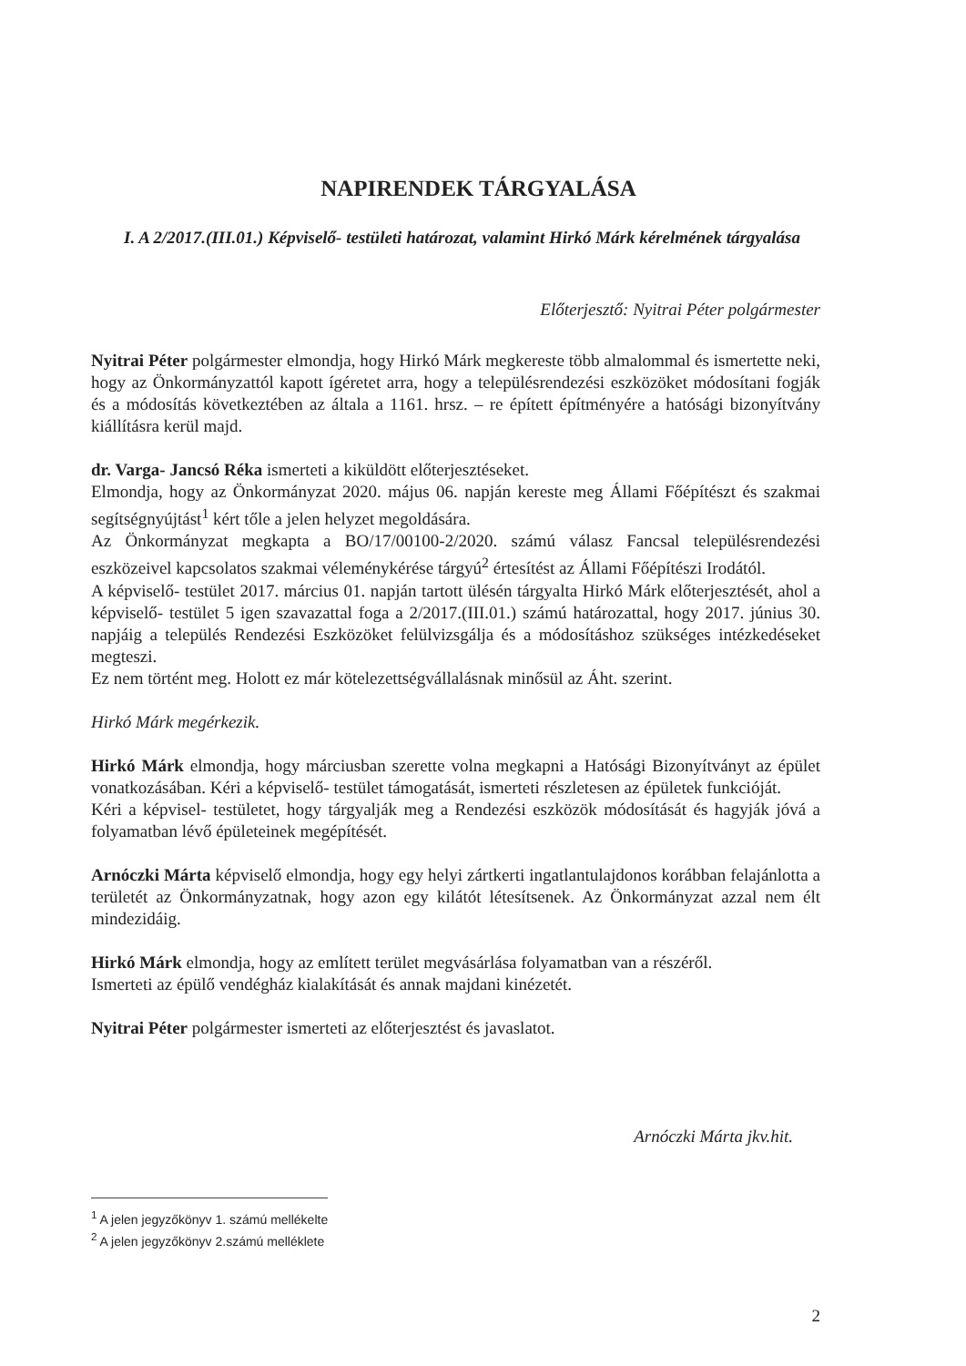NAPIRENDEK TÁRGYALÁSA
I. A 2/2017.(III.01.) Képviselő- testületi határozat, valamint Hirkó Márk kérelmének tárgyalása
Előterjesztő: Nyitrai Péter polgármester
Nyitrai Péter polgármester elmondja, hogy Hirkó Márk megkereste több almalommal és ismertette neki, hogy az Önkormányzattól kapott ígéretet arra, hogy a településrendezési eszközöket módosítani fogják és a módosítás következtében az általa a 1161. hrsz. – re épített építményére a hatósági bizonyítvány kiállításra kerül majd.
dr. Varga- Jancsó Réka ismerteti a kiküldött előterjesztéseket.
Elmondja, hogy az Önkormányzat 2020. május 06. napján kereste meg Állami Főépítészt és szakmai segítségnyújtást<sup>1</sup> kért tőle a jelen helyzet megoldására.
Az Önkormányzat megkapta a BO/17/00100-2/2020. számú válasz Fancsal településrendezési eszközeivel kapcsolatos szakmai véleménykérése tárgyú<sup>2</sup> értesítést az Állami Főépítészi Irodától.
A képviselő- testület 2017. március 01. napján tartott ülésén tárgyalta Hirkó Márk előterjesztését, ahol a képviselő- testület 5 igen szavazattal foga a 2/2017.(III.01.) számú határozattal, hogy 2017. június 30. napjáig a település Rendezési Eszközöket felülvizsgálja és a módosításhoz szükséges intézkedéseket megteszi.
Ez nem történt meg. Holott ez már kötelezettségvállalásnak minősül az Áht. szerint.
Hirkó Márk megérkezik.
Hirkó Márk elmondja, hogy márciusban szerette volna megkapni a Hatósági Bizonyítványt az épület vonatkozásában. Kéri a képviselő- testület támogatását, ismerteti részletesen az épületek funkcióját.
Kéri a képvisel- testületet, hogy tárgyalják meg a Rendezési eszközök módosítását és hagyják jóvá a folyamatban lévő épületeinek megépítését.
Arnóczki Márta képviselő elmondja, hogy egy helyi zártkerti ingatlantulajdonos korábban felajánlotta a területét az Önkormányzatnak, hogy azon egy kilátót létesítsenek. Az Önkormányzat azzal nem élt mindezidáig.
Hirkó Márk elmondja, hogy az említett terület megvásárlása folyamatban van a részéről.
Ismerteti az épülő vendégház kialakítását és annak majdani kinézetét.
Nyitrai Péter polgármester ismerteti az előterjesztést és javaslatot.
Arnóczki Márta jkv.hit.
<sup>1</sup> A jelen jegyzőkönyv 1. számú mellékelte
<sup>2</sup> A jelen jegyzőkönyv 2.számú melléklete
2